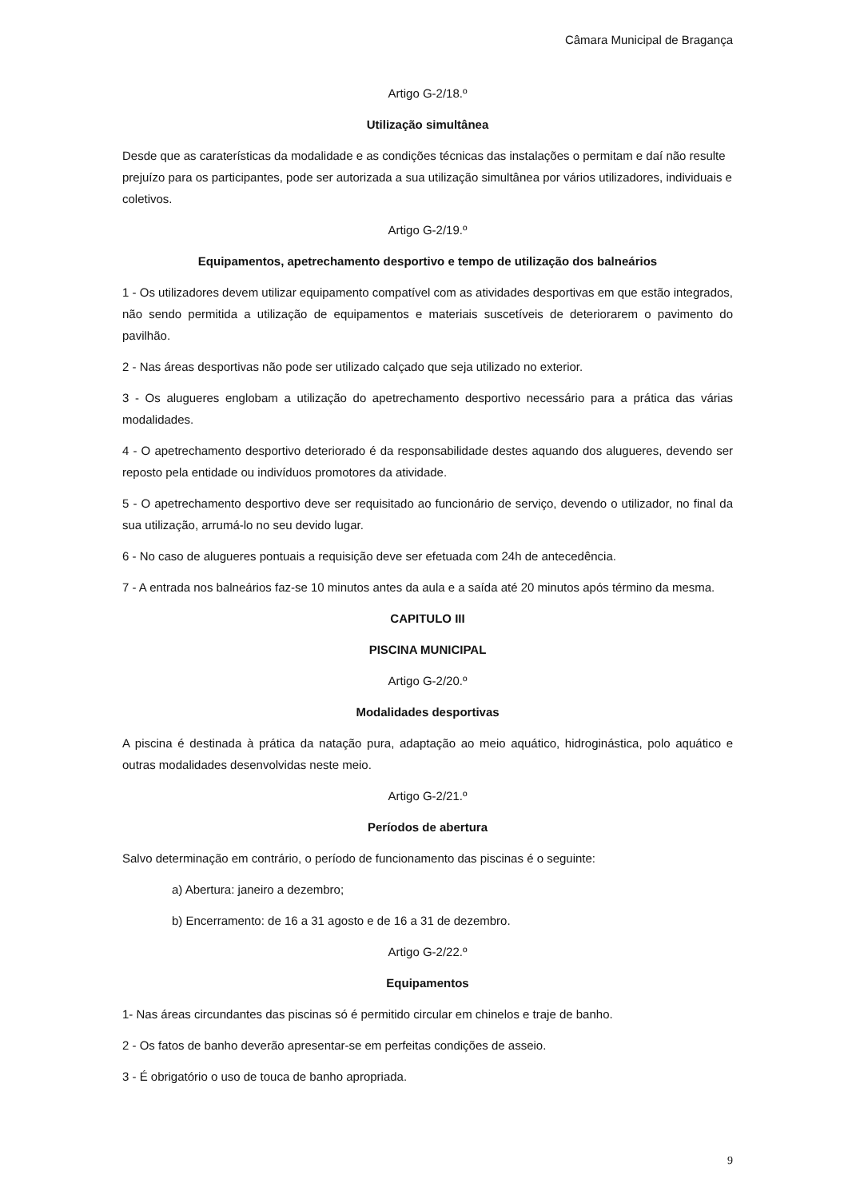Câmara Municipal de Bragança
Artigo G-2/18.º
Utilização simultânea
Desde que as caraterísticas da modalidade e as condições técnicas das instalações o permitam e daí não resulte prejuízo para os participantes, pode ser autorizada a sua utilização simultânea por vários utilizadores, individuais e coletivos.
Artigo G-2/19.º
Equipamentos, apetrechamento desportivo e tempo de utilização dos balneários
1 - Os utilizadores devem utilizar equipamento compatível com as atividades desportivas em que estão integrados, não sendo permitida a utilização de equipamentos e materiais suscetíveis de deteriorarem o pavimento do pavilhão.
2 - Nas áreas desportivas não pode ser utilizado calçado que seja utilizado no exterior.
3 - Os alugueres englobam a utilização do apetrechamento desportivo necessário para a prática das várias modalidades.
4 - O apetrechamento desportivo deteriorado é da responsabilidade destes aquando dos alugueres, devendo ser reposto pela entidade ou indivíduos promotores da atividade.
5 - O apetrechamento desportivo deve ser requisitado ao funcionário de serviço, devendo o utilizador, no final da sua utilização, arrumá-lo no seu devido lugar.
6 - No caso de alugueres pontuais a requisição deve ser efetuada com 24h de antecedência.
7 - A entrada nos balneários faz-se 10 minutos antes da aula e a saída até 20 minutos após término da mesma.
CAPITULO III
PISCINA MUNICIPAL
Artigo G-2/20.º
Modalidades desportivas
A piscina é destinada à prática da natação pura, adaptação ao meio aquático, hidroginástica, polo aquático e outras modalidades desenvolvidas neste meio.
Artigo G-2/21.º
Períodos de abertura
Salvo determinação em contrário, o período de funcionamento das piscinas é o seguinte:
a) Abertura: janeiro a dezembro;
b) Encerramento: de 16 a 31 agosto e de 16 a 31 de dezembro.
Artigo G-2/22.º
Equipamentos
1- Nas áreas circundantes das piscinas só é permitido circular em chinelos e traje de banho.
2 - Os fatos de banho deverão apresentar-se em perfeitas condições de asseio.
3 - É obrigatório o uso de touca de banho apropriada.
9